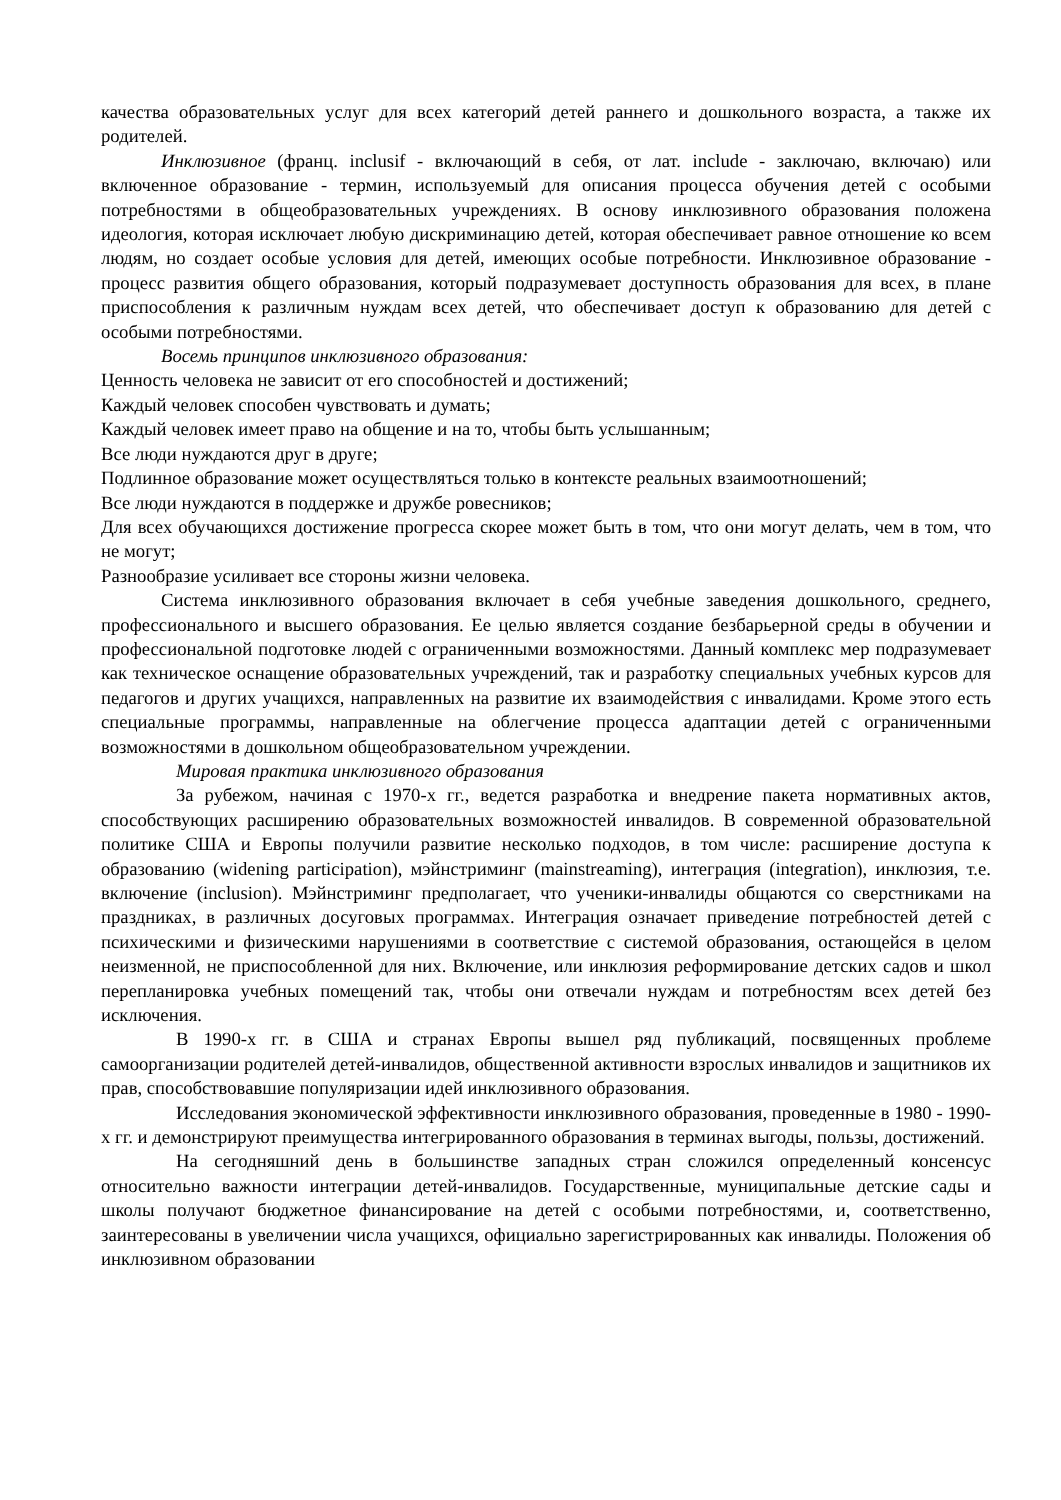качества образовательных услуг для всех категорий детей раннего и дошкольного возраста, а также их родителей.
Инклюзивное (франц. inclusif - включающий в себя, от лат. include - заключаю, включаю) или включенное образование - термин, используемый для описания процесса обучения детей с особыми потребностями в общеобразовательных учреждениях. В основу инклюзивного образования положена идеология, которая исключает любую дискриминацию детей, которая обеспечивает равное отношение ко всем людям, но создает особые условия для детей, имеющих особые потребности. Инклюзивное образование - процесс развития общего образования, который подразумевает доступность образования для всех, в плане приспособления к различным нуждам всех детей, что обеспечивает доступ к образованию для детей с особыми потребностями.
Восемь принципов инклюзивного образования:
Ценность человека не зависит от его способностей и достижений;
Каждый человек способен чувствовать и думать;
Каждый человек имеет право на общение и на то, чтобы быть услышанным;
Все люди нуждаются друг в друге;
Подлинное образование может осуществляться только в контексте реальных взаимоотношений;
Все люди нуждаются в поддержке и дружбе ровесников;
Для всех обучающихся достижение прогресса скорее может быть в том, что они могут делать, чем в том, что не могут;
Разнообразие усиливает все стороны жизни человека.
Система инклюзивного образования включает в себя учебные заведения дошкольного, среднего, профессионального и высшего образования. Ее целью является создание безбарьерной среды в обучении и профессиональной подготовке людей с ограниченными возможностями. Данный комплекс мер подразумевает как техническое оснащение образовательных учреждений, так и разработку специальных учебных курсов для педагогов и других учащихся, направленных на развитие их взаимодействия с инвалидами. Кроме этого есть специальные программы, направленные на облегчение процесса адаптации детей с ограниченными возможностями в дошкольном общеобразовательном учреждении.
Мировая практика инклюзивного образования
За рубежом, начиная с 1970-х гг., ведется разработка и внедрение пакета нормативных актов, способствующих расширению образовательных возможностей инвалидов. В современной образовательной политике США и Европы получили развитие несколько подходов, в том числе: расширение доступа к образованию (widening participation), мэйнстриминг (mainstreaming), интеграция (integration), инклюзия, т.е. включение (inclusion). Мэйнстриминг предполагает, что ученики-инвалиды общаются со сверстниками на праздниках, в различных досуговых программах. Интеграция означает приведение потребностей детей с психическими и физическими нарушениями в соответствие с системой образования, остающейся в целом неизменной, не приспособленной для них. Включение, или инклюзия реформирование детских садов и школ перепланировка учебных помещений так, чтобы они отвечали нуждам и потребностям всех детей без исключения.
В 1990-х гг. в США и странах Европы вышел ряд публикаций, посвященных проблеме самоорганизации родителей детей-инвалидов, общественной активности взрослых инвалидов и защитников их прав, способствовавшие популяризации идей инклюзивного образования.
Исследования экономической эффективности инклюзивного образования, проведенные в 1980 - 1990-х гг. и демонстрируют преимущества интегрированного образования в терминах выгоды, пользы, достижений.
На сегодняшний день в большинстве западных стран сложился определенный консенсус относительно важности интеграции детей-инвалидов. Государственные, муниципальные детские сады и школы получают бюджетное финансирование на детей с особыми потребностями, и, соответственно, заинтересованы в увеличении числа учащихся, официально зарегистрированных как инвалиды. Положения об инклюзивном образовании